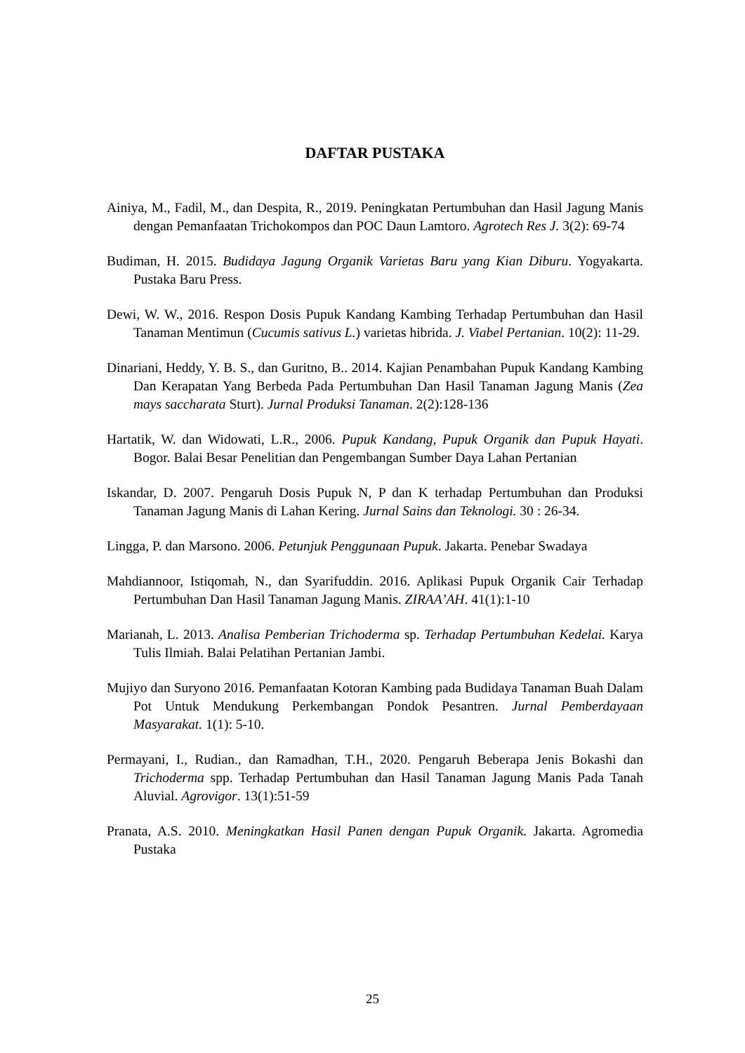DAFTAR PUSTAKA
Ainiya, M., Fadil, M., dan Despita, R., 2019. Peningkatan Pertumbuhan dan Hasil Jagung Manis dengan Pemanfaatan Trichokompos dan POC Daun Lamtoro. Agrotech Res J. 3(2): 69-74
Budiman, H. 2015. Budidaya Jagung Organik Varietas Baru yang Kian Diburu. Yogyakarta. Pustaka Baru Press.
Dewi, W. W., 2016. Respon Dosis Pupuk Kandang Kambing Terhadap Pertumbuhan dan Hasil Tanaman Mentimun (Cucumis sativus L.) varietas hibrida. J. Viabel Pertanian. 10(2): 11-29.
Dinariani, Heddy, Y. B. S., dan Guritno, B.. 2014. Kajian Penambahan Pupuk Kandang Kambing Dan Kerapatan Yang Berbeda Pada Pertumbuhan Dan Hasil Tanaman Jagung Manis (Zea mays saccharata Sturt). Jurnal Produksi Tanaman. 2(2):128-136
Hartatik, W. dan Widowati, L.R., 2006. Pupuk Kandang, Pupuk Organik dan Pupuk Hayati. Bogor. Balai Besar Penelitian dan Pengembangan Sumber Daya Lahan Pertanian
Iskandar, D. 2007. Pengaruh Dosis Pupuk N, P dan K terhadap Pertumbuhan dan Produksi Tanaman Jagung Manis di Lahan Kering. Jurnal Sains dan Teknologi. 30 : 26-34.
Lingga, P. dan Marsono. 2006. Petunjuk Penggunaan Pupuk. Jakarta. Penebar Swadaya
Mahdiannoor, Istiqomah, N., dan Syarifuddin. 2016. Aplikasi Pupuk Organik Cair Terhadap Pertumbuhan Dan Hasil Tanaman Jagung Manis. ZIRAA’AH. 41(1):1-10
Marianah, L. 2013. Analisa Pemberian Trichoderma sp. Terhadap Pertumbuhan Kedelai. Karya Tulis Ilmiah. Balai Pelatihan Pertanian Jambi.
Mujiyo dan Suryono 2016. Pemanfaatan Kotoran Kambing pada Budidaya Tanaman Buah Dalam Pot Untuk Mendukung Perkembangan Pondok Pesantren. Jurnal Pemberdayaan Masyarakat. 1(1): 5-10.
Permayani, I., Rudian., dan Ramadhan, T.H., 2020. Pengaruh Beberapa Jenis Bokashi dan Trichoderma spp. Terhadap Pertumbuhan dan Hasil Tanaman Jagung Manis Pada Tanah Aluvial. Agrovigor. 13(1):51-59
Pranata, A.S. 2010. Meningkatkan Hasil Panen dengan Pupuk Organik. Jakarta. Agromedia Pustaka
25